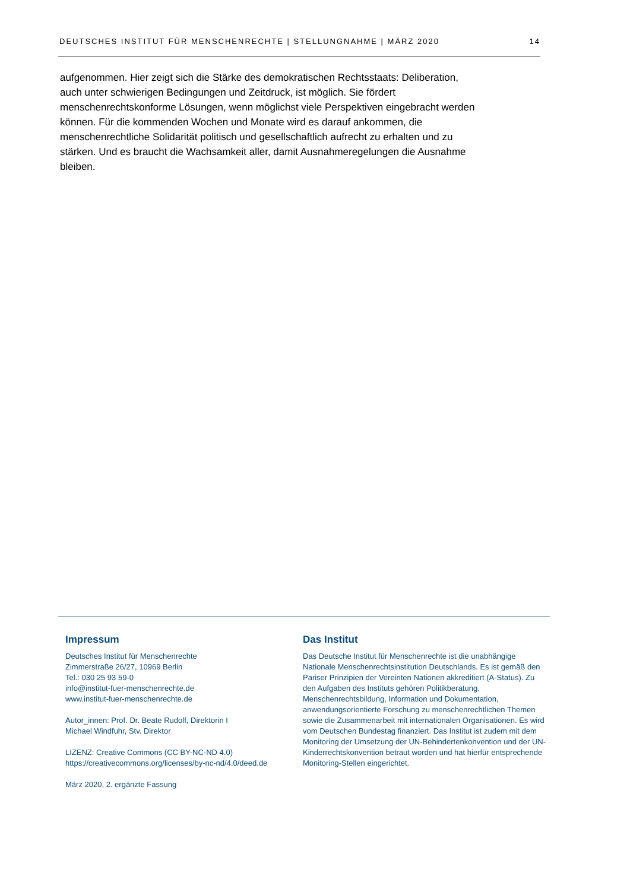DEUTSCHES INSTITUT FÜR MENSCHENRECHTE | STELLUNGNAHME | MÄRZ 2020 14
aufgenommen. Hier zeigt sich die Stärke des demokratischen Rechtsstaats: Deliberation, auch unter schwierigen Bedingungen und Zeitdruck, ist möglich. Sie fördert menschenrechtskonforme Lösungen, wenn möglichst viele Perspektiven eingebracht werden können. Für die kommenden Wochen und Monate wird es darauf ankommen, die menschenrechtliche Solidarität politisch und gesellschaftlich aufrecht zu erhalten und zu stärken. Und es braucht die Wachsamkeit aller, damit Ausnahmeregelungen die Ausnahme bleiben.
Impressum
Deutsches Institut für Menschenrechte
Zimmerstraße 26/27, 10969 Berlin
Tel.: 030 25 93 59-0
info@institut-fuer-menschenrechte.de
www.institut-fuer-menschenrechte.de
Autor_innen: Prof. Dr. Beate Rudolf, Direktorin I
Michael Windfuhr, Stv. Direktor
LIZENZ: Creative Commons (CC BY-NC-ND 4.0)
https://creativecommons.org/licenses/by-nc-nd/4.0/deed.de
März 2020, 2. ergänzte Fassung
Das Institut
Das Deutsche Institut für Menschenrechte ist die unabhängige Nationale Menschenrechtsinstitution Deutschlands. Es ist gemäß den Pariser Prinzipien der Vereinten Nationen akkreditiert (A-Status). Zu den Aufgaben des Instituts gehören Politikberatung, Menschenrechtsbildung, Information und Dokumentation, anwendungsorientierte Forschung zu menschenrechtlichen Themen sowie die Zusammenarbeit mit internationalen Organisationen. Es wird vom Deutschen Bundestag finanziert. Das Institut ist zudem mit dem Monitoring der Umsetzung der UN-Behindertenkonvention und der UN-Kinderrechtskonvention betraut worden und hat hierfür entsprechende Monitoring-Stellen eingerichtet.